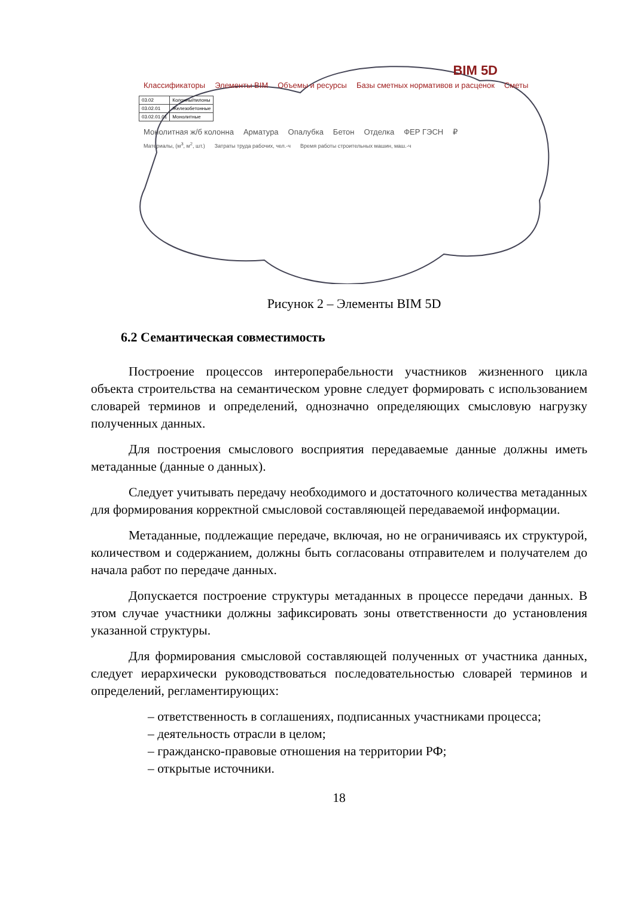BIM 5D
Классификаторы Элементы BIM Объемы и ресурсы Базы сметных нормативов и расценок Сметы
| 03.02 | Колонны/пилоны |
| 03.02.01 | Железобетонные |
| 03.02.01.01 | Монолитные |
Монолитная ж/б колонна Арматура Опалубка Бетон Отделка ФЕР ГЭСН ₽
Материалы, (м<sup>3</sup>, м<sup>2</sup>, шт.) Затраты труда рабочих, чел.-ч Время работы строительных машин, маш.-ч
Рисунок 2 – Элементы BIM 5D
6.2 Семантическая совместимость
Построение процессов интероперабельности участников жизненного цикла объекта строительства на семантическом уровне следует формировать с использованием словарей терминов и определений, однозначно определяющих смысловую нагрузку полученных данных.
Для построения смыслового восприятия передаваемые данные должны иметь метаданные (данные о данных).
Следует учитывать передачу необходимого и достаточного количества метаданных для формирования корректной смысловой составляющей передаваемой информации.
Метаданные, подлежащие передаче, включая, но не ограничиваясь их структурой, количеством и содержанием, должны быть согласованы отправителем и получателем до начала работ по передаче данных.
Допускается построение структуры метаданных в процессе передачи данных. В этом случае участники должны зафиксировать зоны ответственности до установления указанной структуры.
Для формирования смысловой составляющей полученных от участника данных, следует иерархически руководствоваться последовательностью словарей терминов и определений, регламентирующих:
– ответственность в соглашениях, подписанных участниками процесса;
– деятельность отрасли в целом;
– гражданско-правовые отношения на территории РФ;
– открытые источники.
18